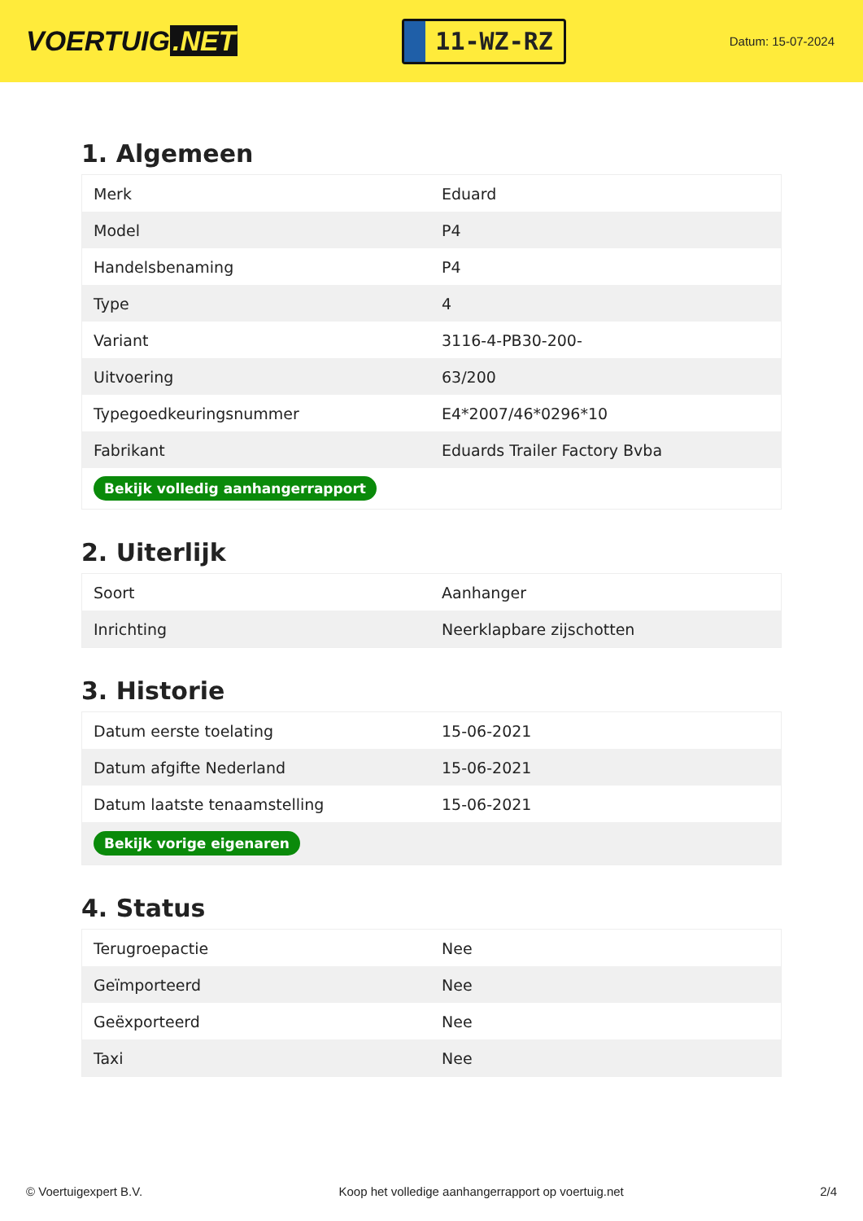VOERTUIG.NET
11-WZ-RZ
Datum: 15-07-2024
1. Algemeen
| Merk | Eduard |
| Model | P4 |
| Handelsbenaming | P4 |
| Type | 4 |
| Variant | 3116-4-PB30-200- |
| Uitvoering | 63/200 |
| Typegoedkeuringsnummer | E4*2007/46*0296*10 |
| Fabrikant | Eduards Trailer Factory Bvba |
| Bekijk volledig aanhangerrapport | |
2. Uiterlijk
| Soort | Aanhanger |
| Inrichting | Neerklapbare zijschotten |
3. Historie
| Datum eerste toelating | 15-06-2021 |
| Datum afgifte Nederland | 15-06-2021 |
| Datum laatste tenaamstelling | 15-06-2021 |
| Bekijk vorige eigenaren | |
4. Status
| Terugroepactie | Nee |
| Geïmporteerd | Nee |
| Geëxporteerd | Nee |
| Taxi | Nee |
© Voertuigexpert B.V. Koop het volledige aanhangerrapport op voertuig.net 2/4